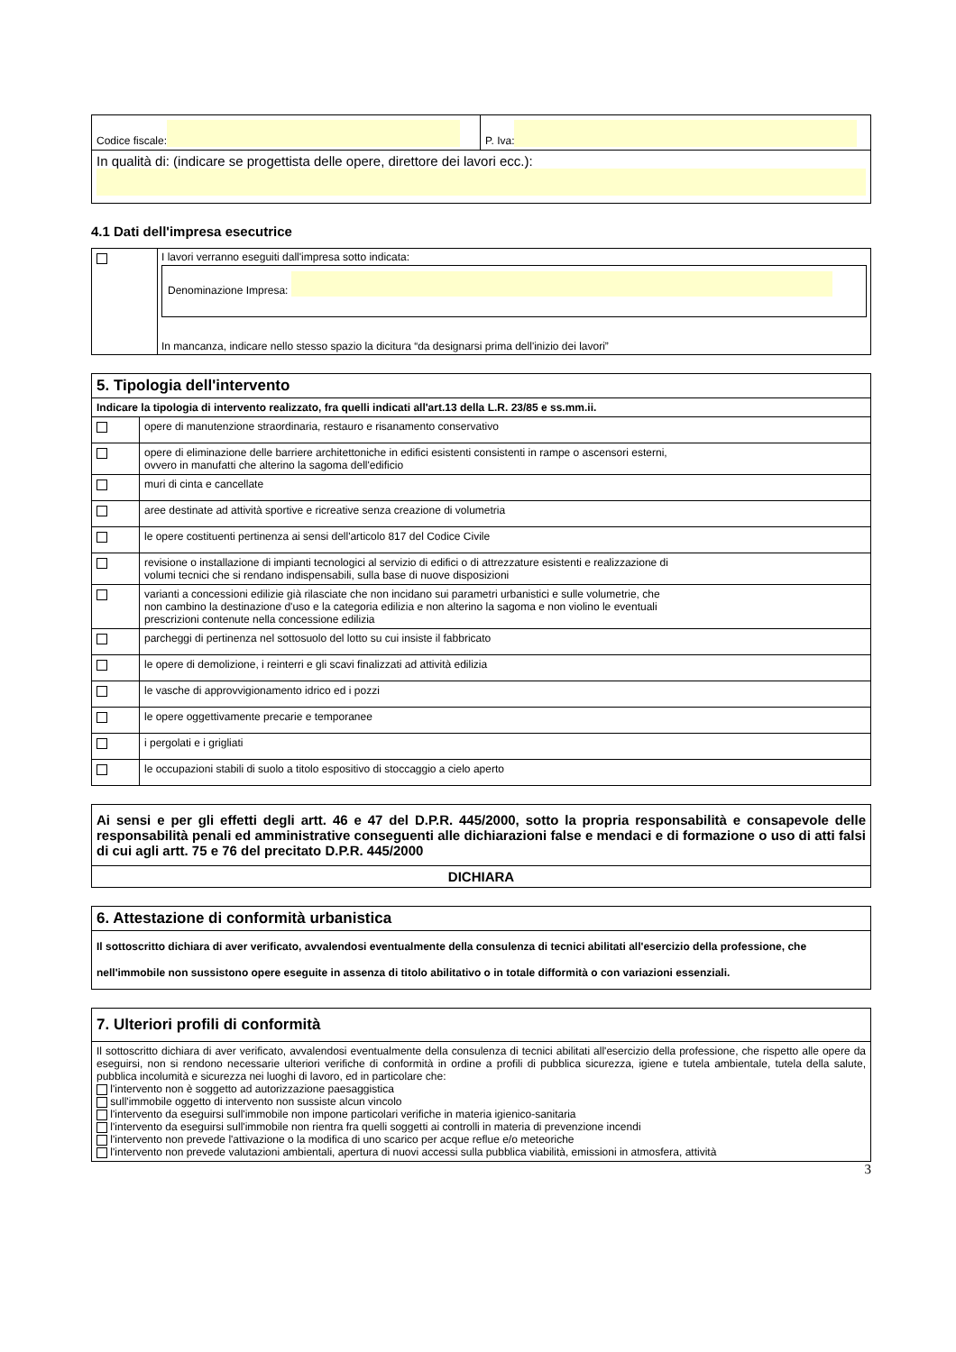| Codice fiscale: | P. Iva: |
| In qualità di: (indicare se progettista delle opere, direttore dei lavori ecc.): | |
4.1 Dati dell'impresa esecutrice
| | I lavori verranno eseguiti dall'impresa sotto indicata: Denominazione Impresa: In mancanza, indicare nello stesso spazio la dicitura “da designarsi prima dell'inizio dei lavori” |
| 5. Tipologia dell'intervento | |
| Indicare la tipologia di intervento realizzato, fra quelli indicati all'art.13 della L.R. 23/85 e ss.mm.ii. | |
| | opere di manutenzione straordinaria, restauro e risanamento conservativo |
| | opere di eliminazione delle barriere architettoniche in edifici esistenti consistenti in rampe o ascensori esterni, ovvero in manufatti che alterino la sagoma dell'edificio |
| | muri di cinta e cancellate |
| | aree destinate ad attività sportive e ricreative senza creazione di volumetria |
| | le opere costituenti pertinenza ai sensi dell'articolo 817 del Codice Civile |
| | revisione o installazione di impianti tecnologici al servizio di edifici o di attrezzature esistenti e realizzazione di volumi tecnici che si rendano indispensabili, sulla base di nuove disposizioni |
| | varianti a concessioni edilizie già rilasciate che non incidano sui parametri urbanistici e sulle volumetrie, che non cambino la destinazione d'uso e la categoria edilizia e non alterino la sagoma e non violino le eventuali prescrizioni contenute nella concessione edilizia |
| | parcheggi di pertinenza nel sottosuolo del lotto su cui insiste il fabbricato |
| | le opere di demolizione, i reinterri e gli scavi finalizzati ad attività edilizia |
| | le vasche di approvvigionamento idrico ed i pozzi |
| | le opere oggettivamente precarie e temporanee |
| | i pergolati e i grigliati |
| | le occupazioni stabili di suolo a titolo espositivo di stoccaggio a cielo aperto |
| Ai sensi e per gli effetti degli artt. 46 e 47 del D.P.R. 445/2000, sotto la propria responsabilità e consapevole delle responsabilità penali ed amministrative conseguenti alle dichiarazioni false e mendaci e di formazione o uso di atti falsi di cui agli artt. 75 e 76 del precitato D.P.R. 445/2000 |
| DICHIARA |
| 6. Attestazione di conformità urbanistica |
| Il sottoscritto dichiara di aver verificato, avvalendosi eventualmente della consulenza di tecnici abilitati all'esercizio della professione, che nell'immobile non sussistono opere eseguite in assenza di titolo abilitativo o in totale difformità o con variazioni essenziali. |
| 7. Ulteriori profili di conformità |
| Il sottoscritto dichiara di aver verificato, avvalendosi eventualmente della consulenza di tecnici abilitati all'esercizio della professione, che rispetto alle opere da eseguirsi, non si rendono necessarie ulteriori verifiche di conformità in ordine a profili di pubblica sicurezza, igiene e tutela ambientale, tutela della salute, pubblica incolumità e sicurezza nei luoghi di lavoro, ed in particolare che: l'intervento non è soggetto ad autorizzazione paesaggistica sull'immobile oggetto di intervento non sussiste alcun vincolo l'intervento da eseguirsi sull'immobile non impone particolari verifiche in materia igienico-sanitaria l'intervento da eseguirsi sull'immobile non rientra fra quelli soggetti ai controlli in materia di prevenzione incendi l'intervento non prevede l'attivazione o la modifica di uno scarico per acque reflue e/o meteoriche l'intervento non prevede valutazioni ambientali, apertura di nuovi accessi sulla pubblica viabilità, emissioni in atmosfera, attività |
3